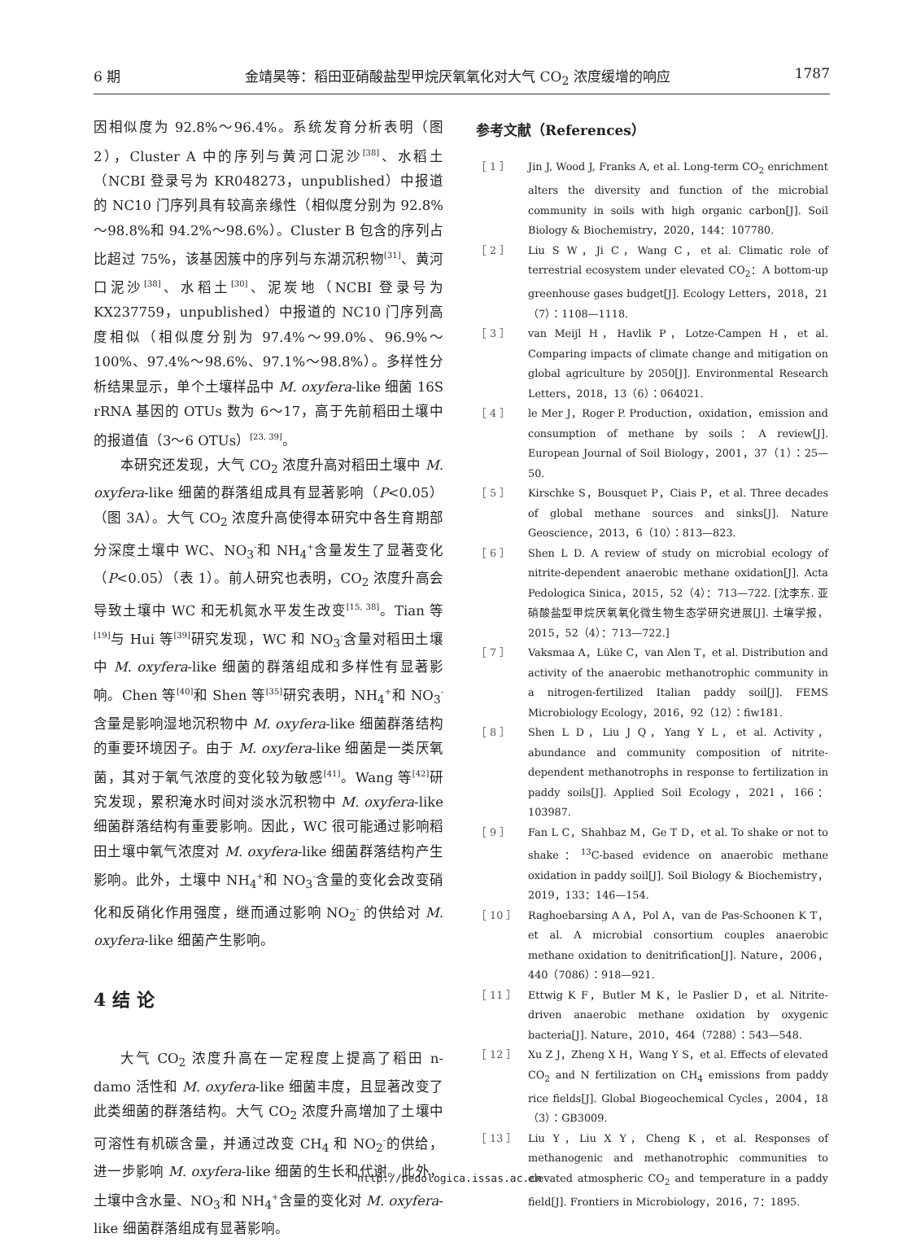6 期 金靖昊等：稻田亚硝酸盐型甲烷厌氧氧化对大气 CO<sub>2</sub> 浓度缓增的响应 1787
因相似度为 92.8%～96.4%。系统发育分析表明（图 2），Cluster A 中的序列与黄河口泥沙<sup>[38]</sup>、水稻土（NCBI 登录号为 KR048273，unpublished）中报道的 NC10 门序列具有较高亲缘性（相似度分别为 92.8%～98.8%和 94.2%～98.6%）。Cluster B 包含的序列占比超过 75%，该基因簇中的序列与东湖沉积物<sup>[31]</sup>、黄河口泥沙<sup>[38]</sup>、水稻土<sup>[30]</sup>、泥炭地（NCBI 登录号为 KX237759，unpublished）中报道的 NC10 门序列高度相似（相似度分别为 97.4%～99.0%、96.9%～100%、97.4%～98.6%、97.1%～98.8%）。多样性分析结果显示，单个土壤样品中 M. oxyfera-like 细菌 16S rRNA 基因的 OTUs 数为 6～17，高于先前稻田土壤中的报道值（3～6 OTUs）<sup>[23, 39]</sup>。
本研究还发现，大气 CO<sub>2</sub> 浓度升高对稻田土壤中 M. oxyfera-like 细菌的群落组成具有显著影响（P<0.05）（图 3A）。大气 CO<sub>2</sub> 浓度升高使得本研究中各生育期部分深度土壤中 WC、NO<sub>3</sub><sup>-</sup>和 NH<sub>4</sub><sup>+</sup>含量发生了显著变化（P<0.05）（表 1）。前人研究也表明，CO<sub>2</sub> 浓度升高会导致土壤中 WC 和无机氮水平发生改变<sup>[15, 38]</sup>。Tian 等<sup>[19]</sup>与 Hui 等<sup>[39]</sup>研究发现，WC 和 NO<sub>3</sub><sup>-</sup>含量对稻田土壤中 M. oxyfera-like 细菌的群落组成和多样性有显著影响。Chen 等<sup>[40]</sup>和 Shen 等<sup>[35]</sup>研究表明，NH<sub>4</sub><sup>+</sup>和 NO<sub>3</sub><sup>-</sup>含量是影响湿地沉积物中 M. oxyfera-like 细菌群落结构的重要环境因子。由于 M. oxyfera-like 细菌是一类厌氧菌，其对于氧气浓度的变化较为敏感<sup>[41]</sup>。Wang 等<sup>[42]</sup>研究发现，累积淹水时间对淡水沉积物中 M. oxyfera-like 细菌群落结构有重要影响。因此，WC 很可能通过影响稻田土壤中氧气浓度对 M. oxyfera-like 细菌群落结构产生影响。此外，土壤中 NH<sub>4</sub><sup>+</sup>和 NO<sub>3</sub><sup>-</sup>含量的变化会改变硝化和反硝化作用强度，继而通过影响 NO<sub>2</sub><sup>-</sup> 的供给对 M. oxyfera-like 细菌产生影响。
4 结 论
大气 CO<sub>2</sub> 浓度升高在一定程度上提高了稻田 n-damo 活性和 M. oxyfera-like 细菌丰度，且显著改变了此类细菌的群落结构。大气 CO<sub>2</sub> 浓度升高增加了土壤中可溶性有机碳含量，并通过改变 CH<sub>4</sub> 和 NO<sub>2</sub><sup>-</sup>的供给，进一步影响 M. oxyfera-like 细菌的生长和代谢。此外，土壤中含水量、NO<sub>3</sub><sup>-</sup>和 NH<sub>4</sub><sup>+</sup>含量的变化对 M. oxyfera-like 细菌群落组成有显著影响。
参考文献（References）
［ 1 ］ Jin J, Wood J, Franks A, et al. Long-term CO<sub>2</sub> enrichment alters the diversity and function of the microbial community in soils with high organic carbon[J]. Soil Biology & Biochemistry，2020，144：107780.
［ 2 ］ Liu S W，Ji C，Wang C，et al. Climatic role of terrestrial ecosystem under elevated CO<sub>2</sub>：A bottom-up greenhouse gases budget[J]. Ecology Letters，2018，21（7）：1108—1118.
［ 3 ］ van Meijl H，Havlik P，Lotze-Campen H，et al. Comparing impacts of climate change and mitigation on global agriculture by 2050[J]. Environmental Research Letters，2018，13（6）：064021.
［ 4 ］ le Mer J，Roger P. Production，oxidation，emission and consumption of methane by soils：A review[J]. European Journal of Soil Biology，2001，37（1）：25—50.
［ 5 ］ Kirschke S，Bousquet P，Ciais P，et al. Three decades of global methane sources and sinks[J]. Nature Geoscience，2013，6（10）：813—823.
［ 6 ］ Shen L D. A review of study on microbial ecology of nitrite-dependent anaerobic methane oxidation[J]. Acta Pedologica Sinica，2015，52（4）：713—722. [沈李东. 亚硝酸盐型甲烷厌氧氧化微生物生态学研究进展[J]. 土壤学报，2015，52（4）：713—722.]
［ 7 ］ Vaksmaa A，Lüke C，van Alen T，et al. Distribution and activity of the anaerobic methanotrophic community in a nitrogen-fertilized Italian paddy soil[J]. FEMS Microbiology Ecology，2016，92（12）：fiw181.
［ 8 ］ Shen L D，Liu J Q，Yang Y L，et al. Activity，abundance and community composition of nitrite-dependent methanotrophs in response to fertilization in paddy soils[J]. Applied Soil Ecology，2021，166：103987.
［ 9 ］ Fan L C，Shahbaz M，Ge T D，et al. To shake or not to shake：<sup>13</sup>C-based evidence on anaerobic methane oxidation in paddy soil[J]. Soil Biology & Biochemistry，2019，133：146—154.
［ 10 ］ Raghoebarsing A A，Pol A，van de Pas-Schoonen K T，et al. A microbial consortium couples anaerobic methane oxidation to denitrification[J]. Nature，2006，440（7086）：918—921.
［ 11 ］ Ettwig K F，Butler M K，le Paslier D，et al. Nitrite-driven anaerobic methane oxidation by oxygenic bacteria[J]. Nature，2010，464（7288）：543—548.
［ 12 ］ Xu Z J，Zheng X H，Wang Y S，et al. Effects of elevated CO<sub>2</sub> and N fertilization on CH<sub>4</sub> emissions from paddy rice fields[J]. Global Biogeochemical Cycles，2004，18（3）：GB3009.
［ 13 ］ Liu Y，Liu X Y，Cheng K，et al. Responses of methanogenic and methanotrophic communities to elevated atmospheric CO<sub>2</sub> and temperature in a paddy field[J]. Frontiers in Microbiology，2016，7：1895.
http://pedologica.issas.ac.cn